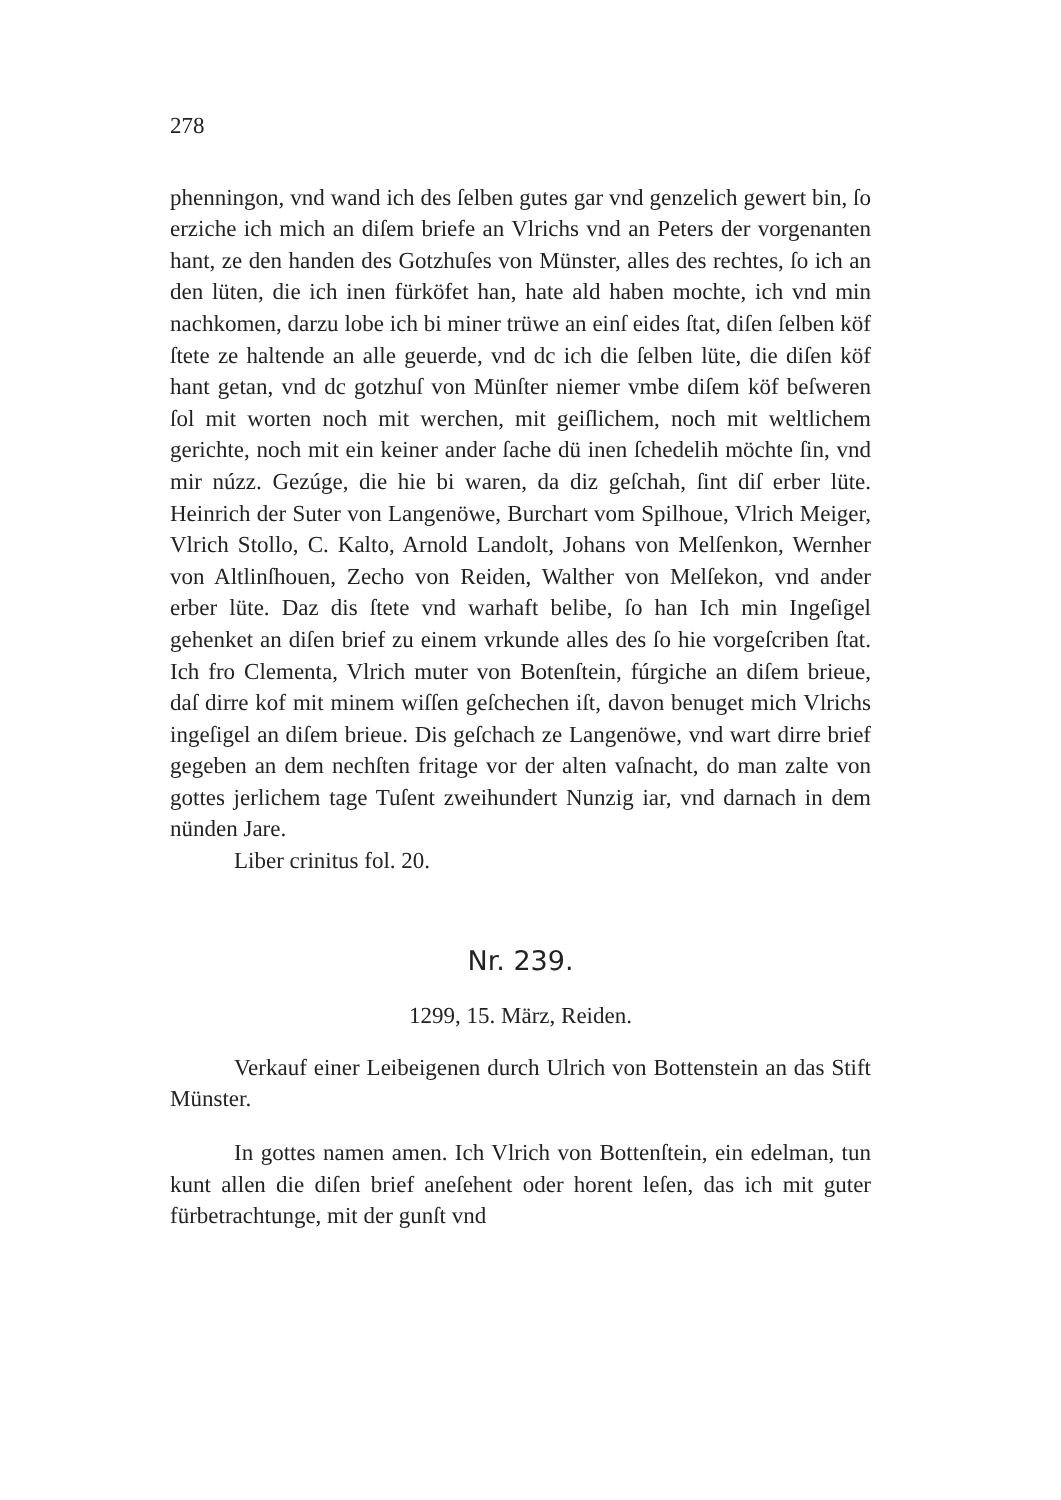278
phenningon, vnd wand ich des ſelben gutes gar vnd genzelich gewert bin, ſo erziche ich mich an diſem briefe an Vlrichs vnd an Peters der vorgenanten hant, ze den handen des Gotzhuſes von Münster, alles des rechtes, ſo ich an den lüten, die ich inen fürköfet han, hate ald haben mochte, ich vnd min nachkomen, darzu lobe ich bi miner trüwe an einſ eides ſtat, diſen ſelben köf ſtete ze haltende an alle geuerde, vnd dc ich die ſelben lüte, die diſen köf hant getan, vnd dc gotzhuſ von Münſter niemer vmbe diſem köf beſweren ſol mit worten noch mit werchen, mit geiſlichem, noch mit weltlichem gerichte, noch mit ein keiner ander ſache dü inen ſchedelih möchte ſin, vnd mir núzz. Gezúge, die hie bi waren, da diz geſchah, ſint diſ erber lüte. Heinrich der Suter von Langenöwe, Burchart vom Spilhoue, Vlrich Meiger, Vlrich Stollo, C. Kalto, Arnold Landolt, Johans von Melſenkon, Wernher von Altlinſhouen, Zecho von Reiden, Walther von Melſekon, vnd ander erber lüte. Daz dis ſtete vnd warhaft belibe, ſo han Ich min Ingeſigel gehenket an diſen brief zu einem vrkunde alles des ſo hie vorgeſcriben ſtat. Ich fro Clementa, Vlrich muter von Botenſtein, fúrgiche an diſem brieue, daſ dirre kof mit minem wiſſen geſchechen iſt, davon benuget mich Vlrichs ingeſigel an diſem brieue. Dis geſchach ze Langenöwe, vnd wart dirre brief gegeben an dem nechſten fritage vor der alten vaſnacht, do man zalte von gottes jerlichem tage Tuſent zweihundert Nunzig iar, vnd darnach in dem nünden Jare.
Liber crinitus fol. 20.
Nr. 239.
1299, 15. März, Reiden.
Verkauf einer Leibeigenen durch Ulrich von Bottenstein an das Stift Münster.
In gottes namen amen. Ich Vlrich von Bottenſtein, ein edelman, tun kunt allen die diſen brief aneſehent oder horent leſen, das ich mit guter fürbetrachtunge, mit der gunſt vnd